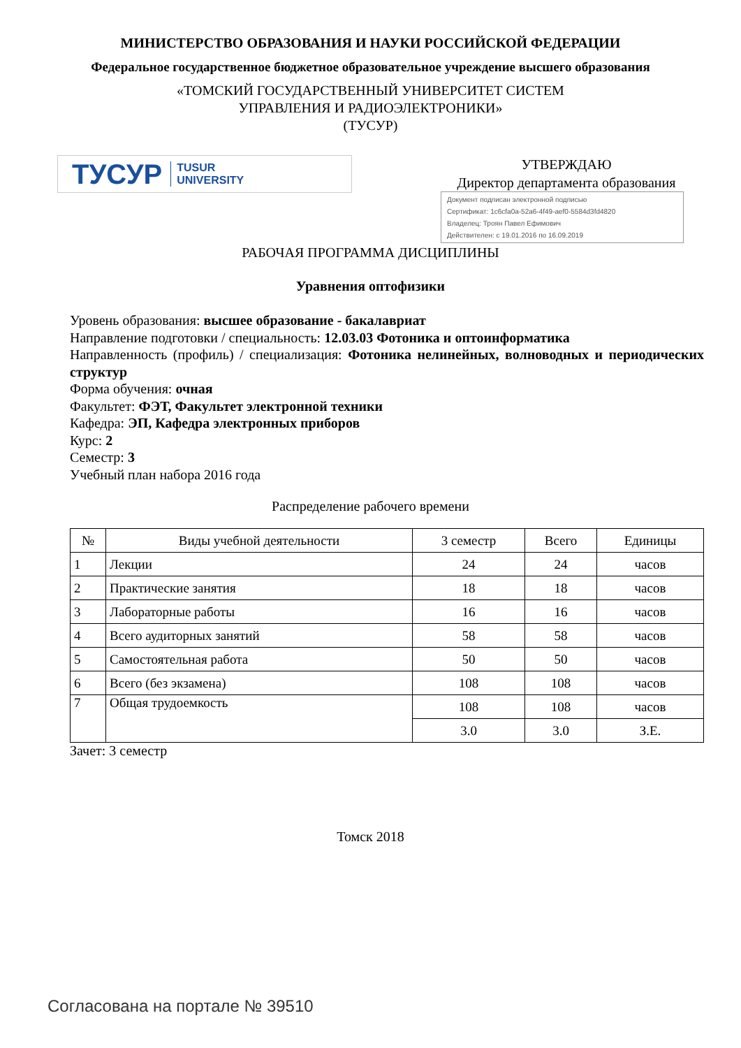МИНИСТЕРСТВО ОБРАЗОВАНИЯ И НАУКИ РОССИЙСКОЙ ФЕДЕРАЦИИ
Федеральное государственное бюджетное образовательное учреждение высшего образования
«ТОМСКИЙ ГОСУДАРСТВЕННЫЙ УНИВЕРСИТЕТ СИСТЕМ
УПРАВЛЕНИЯ И РАДИОЭЛЕКТРОНИКИ»
(ТУСУР)
ТУСУР TUSUR
UNIVERSITY
УТВЕРЖДАЮ
Директор департамента образования
Документ подписан электронной подписью
Сертификат: 1c6cfa0a-52a6-4f49-aef0-5584d3fd4820
Владелец: Троян Павел Ефимович
Действителен: с 19.01.2016 по 16.09.2019
РАБОЧАЯ ПРОГРАММА ДИСЦИПЛИНЫ
Уравнения оптофизики
Уровень образования: высшее образование - бакалавриат
Направление подготовки / специальность: 12.03.03 Фотоника и оптоинформатика
Направленность (профиль) / специализация: Фотоника нелинейных, волноводных и периодических структур
Форма обучения: очная
Факультет: ФЭТ, Факультет электронной техники
Кафедра: ЭП, Кафедра электронных приборов
Курс: 2
Семестр: 3
Учебный план набора 2016 года
Распределение рабочего времени
| № | Виды учебной деятельности | 3 семестр | Всего | Единицы |
| --- | --- | --- | --- | --- |
| 1 | Лекции | 24 | 24 | часов |
| 2 | Практические занятия | 18 | 18 | часов |
| 3 | Лабораторные работы | 16 | 16 | часов |
| 4 | Всего аудиторных занятий | 58 | 58 | часов |
| 5 | Самостоятельная работа | 50 | 50 | часов |
| 6 | Всего (без экзамена) | 108 | 108 | часов |
| 7 | Общая трудоемкость | 108 | 108 | часов |
| | | 3.0 | 3.0 | З.Е. |
Зачет: 3 семестр
Томск 2018
Согласована на портале № 39510